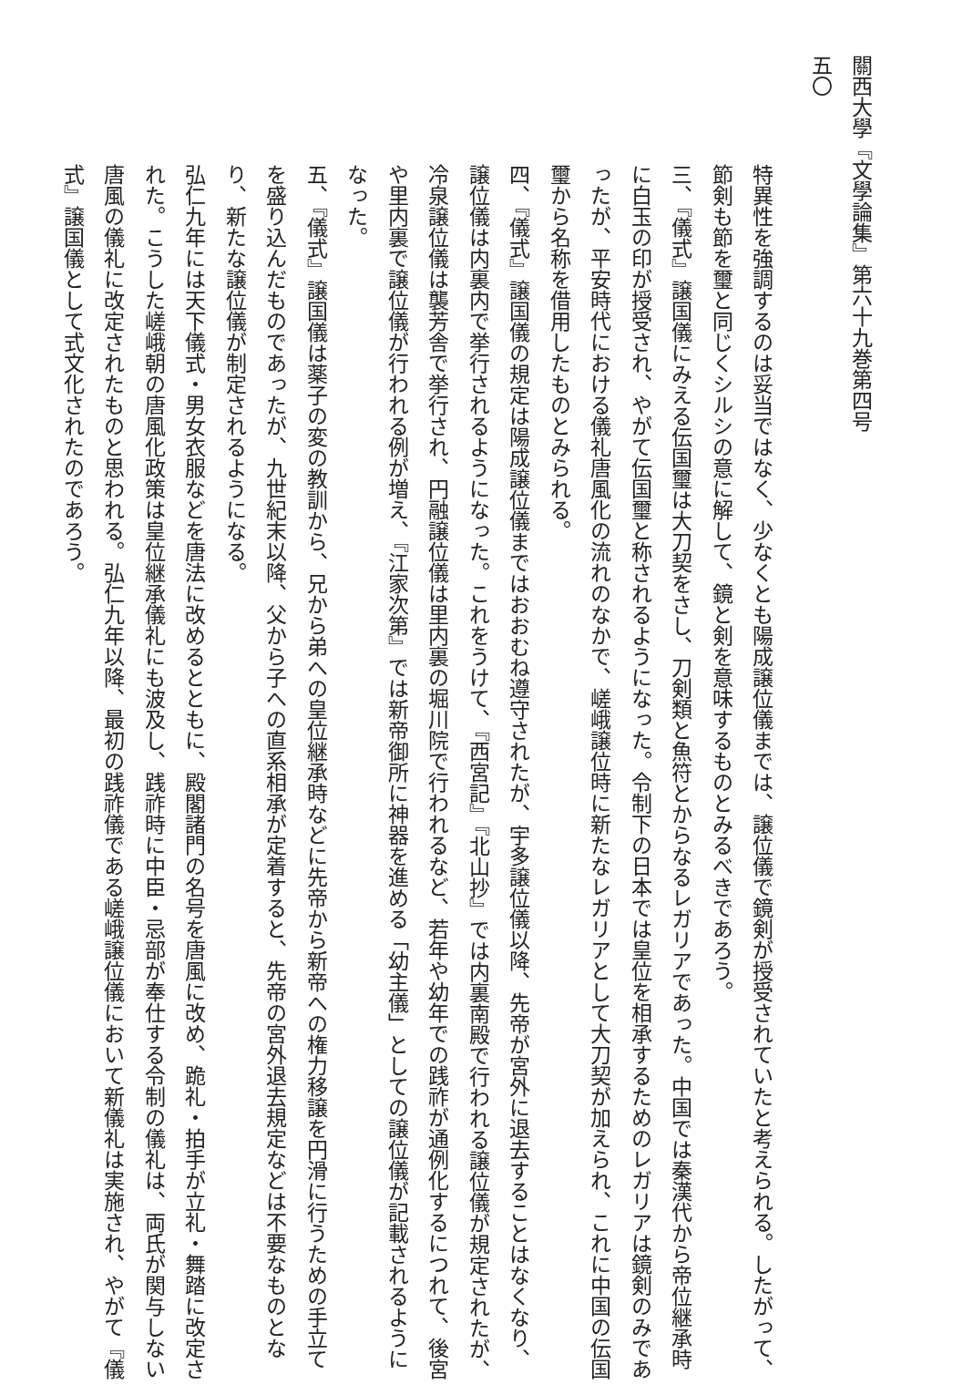關西大學『文學論集』第六十九巻第四号　　　　　　　　　　　　　　　五〇
特異性を強調するのは妥当ではなく、少なくとも陽成譲位儀までは、譲位儀で鏡剣が授受されていたと考えられる。したがって、節剣も節を璽と同じくシルシの意に解して、鏡と剣を意味するものとみるべきであろう。
三、『儀式』譲国儀にみえる伝国璽は大刀契をさし、刀剣類と魚符とからなるレガリアであった。中国では秦漢代から帝位継承時に白玉の印が授受され、やがて伝国璽と称されるようになった。令制下の日本では皇位を相承するためのレガリアは鏡剣のみであったが、平安時代における儀礼唐風化の流れのなかで、嵯峨譲位時に新たなレガリアとして大刀契が加えられ、これに中国の伝国璽から名称を借用したものとみられる。
四、『儀式』譲国儀の規定は陽成譲位儀まではおおむね遵守されたが、宇多譲位儀以降、先帝が宮外に退去することはなくなり、譲位儀は内裏内で挙行されるようになった。これをうけて、『西宮記』『北山抄』では内裏南殿で行われる譲位儀が規定されたが、冷泉譲位儀は襲芳舎で挙行され、円融譲位儀は里内裏の堀川院で行われるなど、若年や幼年での践祚が通例化するにつれて、後宮や里内裏で譲位儀が行われる例が増え、『江家次第』では新帝御所に神器を進める「幼主儀」としての譲位儀が記載されるようになった。
五、『儀式』譲国儀は薬子の変の教訓から、兄から弟への皇位継承時などに先帝から新帝への権力移譲を円滑に行うための手立てを盛り込んだものであったが、九世紀末以降、父から子への直系相承が定着すると、先帝の宮外退去規定などは不要なものとなり、新たな譲位儀が制定されるようになる。
弘仁九年には天下儀式・男女衣服などを唐法に改めるとともに、殿閣諸門の名号を唐風に改め、跪礼・拍手が立礼・舞踏に改定された。こうした嵯峨朝の唐風化政策は皇位継承儀礼にも波及し、践祚時に中臣・忌部が奉仕する令制の儀礼は、両氏が関与しない唐風の儀礼に改定されたものと思われる。弘仁九年以降、最初の践祚儀である嵯峨譲位儀において新儀礼は実施され、やがて『儀式』譲国儀として式文化されたのであろう。